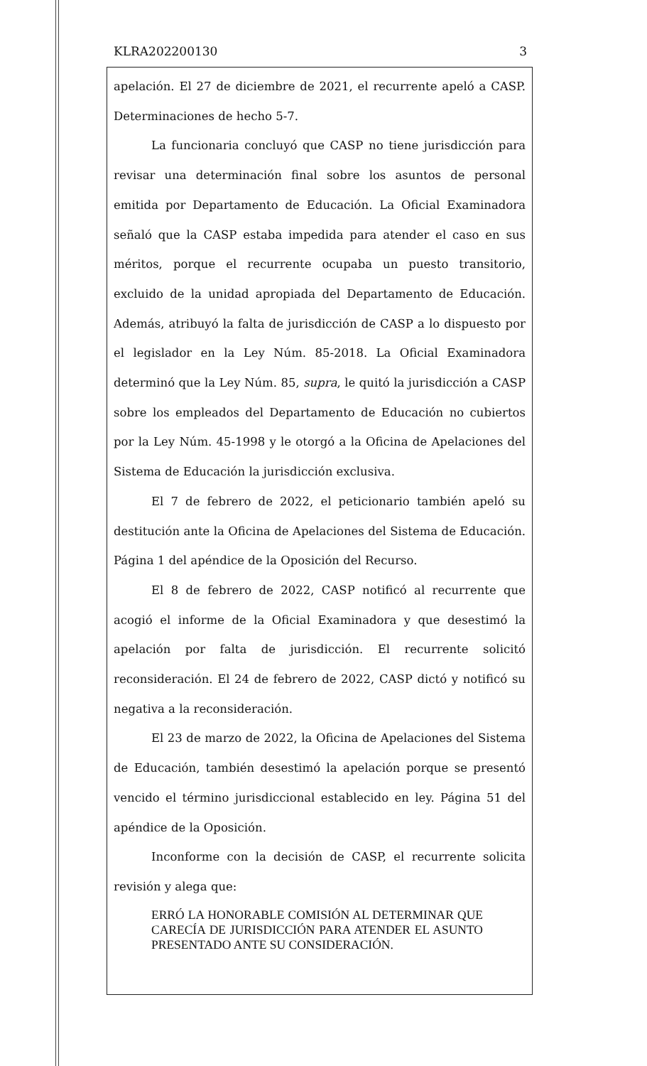KLRA202200130 3
apelación. El 27 de diciembre de 2021, el recurrente apeló a CASP. Determinaciones de hecho 5-7.
La funcionaria concluyó que CASP no tiene jurisdicción para revisar una determinación final sobre los asuntos de personal emitida por Departamento de Educación. La Oficial Examinadora señaló que la CASP estaba impedida para atender el caso en sus méritos, porque el recurrente ocupaba un puesto transitorio, excluido de la unidad apropiada del Departamento de Educación. Además, atribuyó la falta de jurisdicción de CASP a lo dispuesto por el legislador en la Ley Núm. 85-2018. La Oficial Examinadora determinó que la Ley Núm. 85, supra, le quitó la jurisdicción a CASP sobre los empleados del Departamento de Educación no cubiertos por la Ley Núm. 45-1998 y le otorgó a la Oficina de Apelaciones del Sistema de Educación la jurisdicción exclusiva.
El 7 de febrero de 2022, el peticionario también apeló su destitución ante la Oficina de Apelaciones del Sistema de Educación. Página 1 del apéndice de la Oposición del Recurso.
El 8 de febrero de 2022, CASP notificó al recurrente que acogió el informe de la Oficial Examinadora y que desestimó la apelación por falta de jurisdicción. El recurrente solicitó reconsideración. El 24 de febrero de 2022, CASP dictó y notificó su negativa a la reconsideración.
El 23 de marzo de 2022, la Oficina de Apelaciones del Sistema de Educación, también desestimó la apelación porque se presentó vencido el término jurisdiccional establecido en ley. Página 51 del apéndice de la Oposición.
Inconforme con la decisión de CASP, el recurrente solicita revisión y alega que:
ERRÓ LA HONORABLE COMISIÓN AL DETERMINAR QUE CARECÍA DE JURISDICCIÓN PARA ATENDER EL ASUNTO PRESENTADO ANTE SU CONSIDERACIÓN.